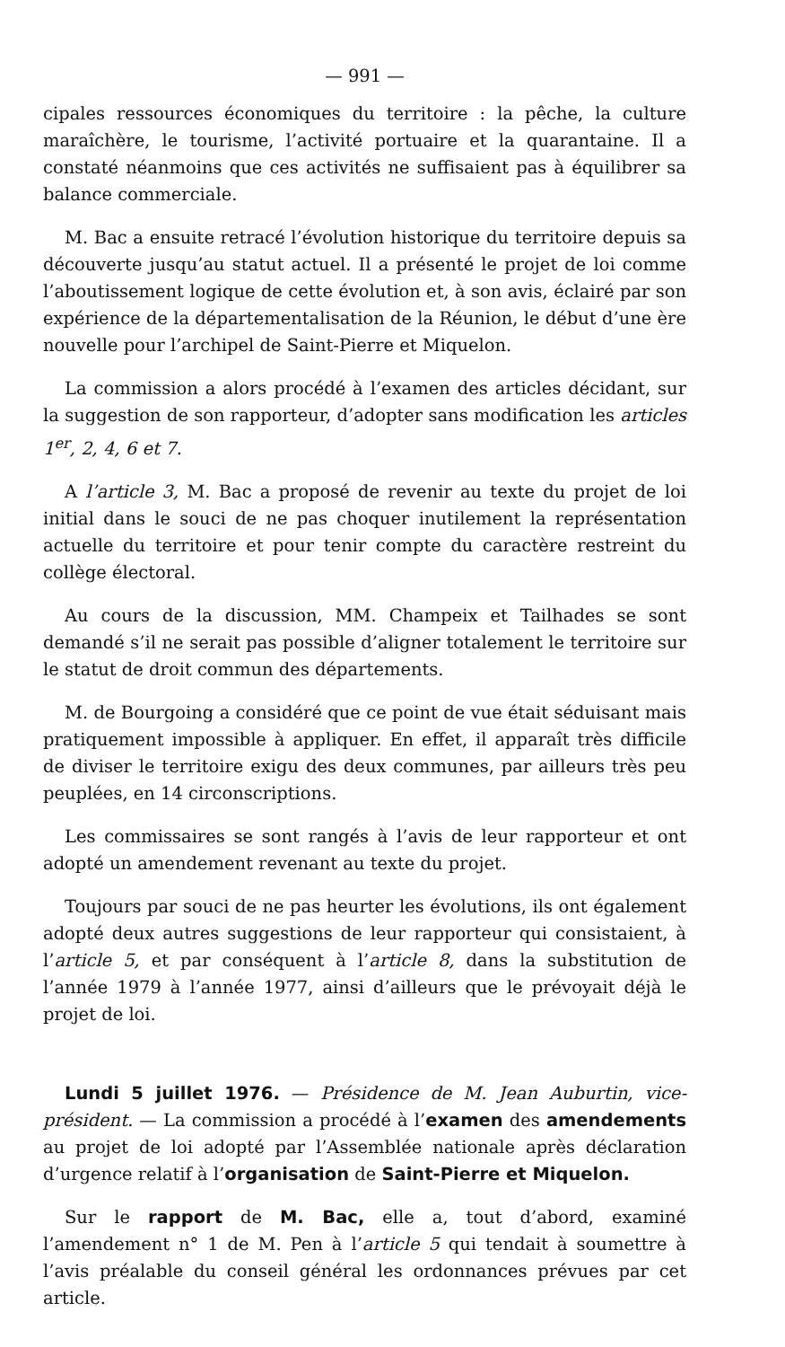— 991 —
cipales ressources économiques du territoire : la pêche, la culture maraîchère, le tourisme, l’activité portuaire et la quarantaine. Il a constaté néanmoins que ces activités ne suffisaient pas à équilibrer sa balance commerciale.
M. Bac a ensuite retracé l’évolution historique du territoire depuis sa découverte jusqu’au statut actuel. Il a présenté le projet de loi comme l’aboutissement logique de cette évolution et, à son avis, éclairé par son expérience de la départementalisation de la Réunion, le début d’une ère nouvelle pour l’archipel de Saint-Pierre et Miquelon.
La commission a alors procédé à l’examen des articles décidant, sur la suggestion de son rapporteur, d’adopter sans modification les articles 1<sup>er</sup>, 2, 4, 6 et 7.
A l’article 3, M. Bac a proposé de revenir au texte du projet de loi initial dans le souci de ne pas choquer inutilement la représentation actuelle du territoire et pour tenir compte du caractère restreint du collège électoral.
Au cours de la discussion, MM. Champeix et Tailhades se sont demandé s’il ne serait pas possible d’aligner totalement le territoire sur le statut de droit commun des départements.
M. de Bourgoing a considéré que ce point de vue était séduisant mais pratiquement impossible à appliquer. En effet, il apparaît très difficile de diviser le territoire exigu des deux communes, par ailleurs très peu peuplées, en 14 circonscriptions.
Les commissaires se sont rangés à l’avis de leur rapporteur et ont adopté un amendement revenant au texte du projet.
Toujours par souci de ne pas heurter les évolutions, ils ont également adopté deux autres suggestions de leur rapporteur qui consistaient, à l’article 5, et par conséquent à l’article 8, dans la substitution de l’année 1979 à l’année 1977, ainsi d’ailleurs que le prévoyait déjà le projet de loi.
Lundi 5 juillet 1976. — Présidence de M. Jean Auburtin, vice-président. — La commission a procédé à l’examen des amendements au projet de loi adopté par l’Assemblée nationale après déclaration d’urgence relatif à l’organisation de Saint-Pierre et Miquelon.
Sur le rapport de M. Bac, elle a, tout d’abord, examiné l’amendement n° 1 de M. Pen à l’article 5 qui tendait à soumettre à l’avis préalable du conseil général les ordonnances prévues par cet article.